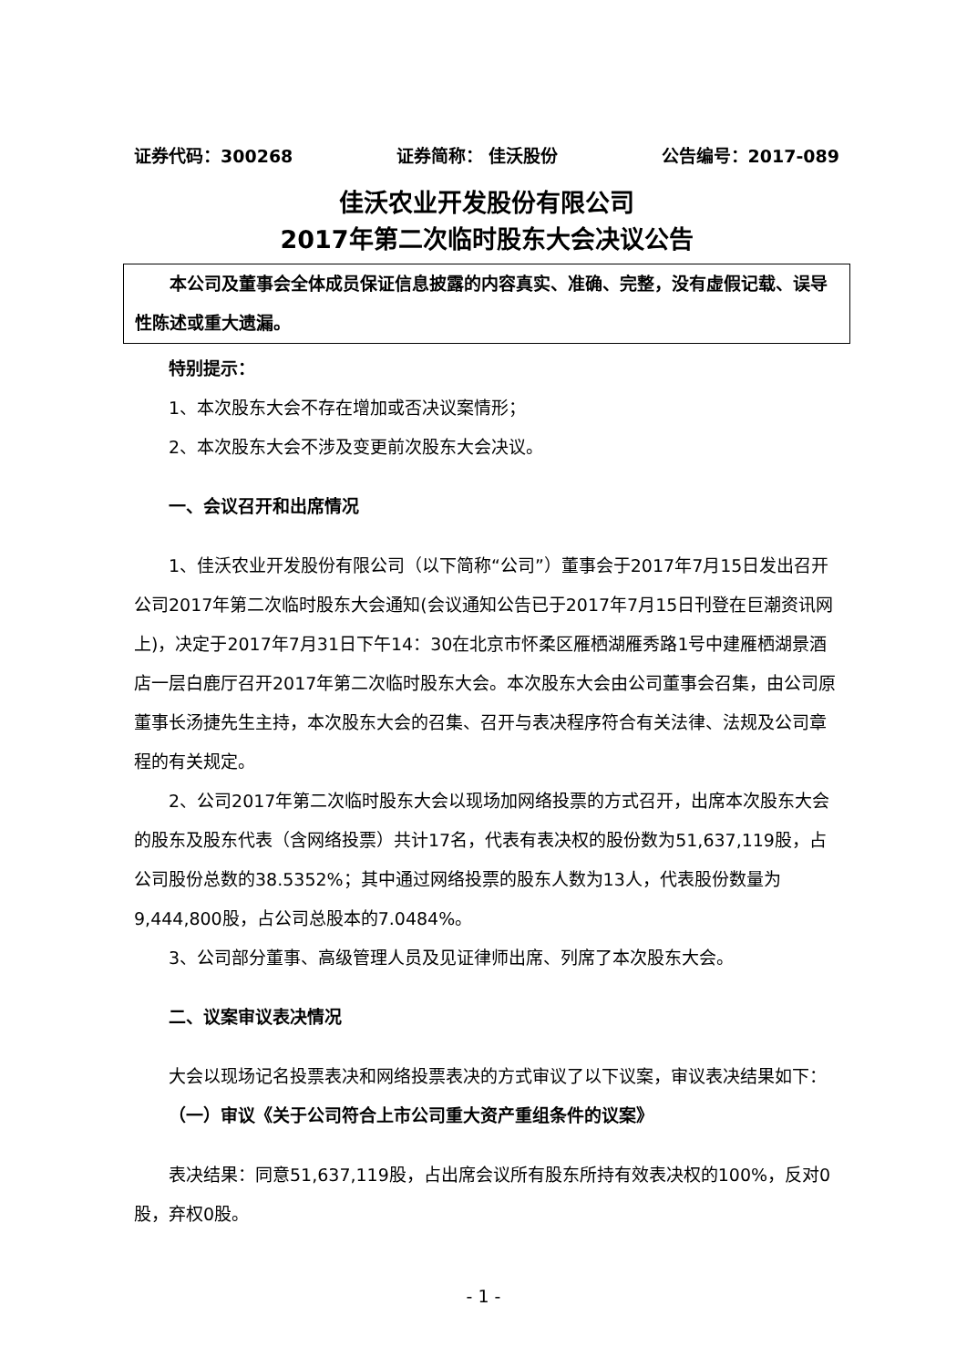证券代码：300268 证券简称： 佳沃股份 公告编号：2017-089
佳沃农业开发股份有限公司
2017年第二次临时股东大会决议公告
本公司及董事会全体成员保证信息披露的内容真实、准确、完整，没有虚假记载、误导性陈述或重大遗漏。
特别提示：
1、本次股东大会不存在增加或否决议案情形；
2、本次股东大会不涉及变更前次股东大会决议。
一、会议召开和出席情况
1、佳沃农业开发股份有限公司（以下简称“公司”）董事会于2017年7月15日发出召开公司2017年第二次临时股东大会通知(会议通知公告已于2017年7月15日刊登在巨潮资讯网上)，决定于2017年7月31日下午14：30在北京市怀柔区雁栖湖雁秀路1号中建雁栖湖景酒店一层白鹿厅召开2017年第二次临时股东大会。本次股东大会由公司董事会召集，由公司原董事长汤捷先生主持，本次股东大会的召集、召开与表决程序符合有关法律、法规及公司章程的有关规定。
2、公司2017年第二次临时股东大会以现场加网络投票的方式召开，出席本次股东大会的股东及股东代表（含网络投票）共计17名，代表有表决权的股份数为51,637,119股，占公司股份总数的38.5352%；其中通过网络投票的股东人数为13人，代表股份数量为9,444,800股，占公司总股本的7.0484%。
3、公司部分董事、高级管理人员及见证律师出席、列席了本次股东大会。
二、议案审议表决情况
大会以现场记名投票表决和网络投票表决的方式审议了以下议案，审议表决结果如下：
（一）审议《关于公司符合上市公司重大资产重组条件的议案》
表决结果：同意51,637,119股，占出席会议所有股东所持有效表决权的100%，反对0股，弃权0股。
- 1 -